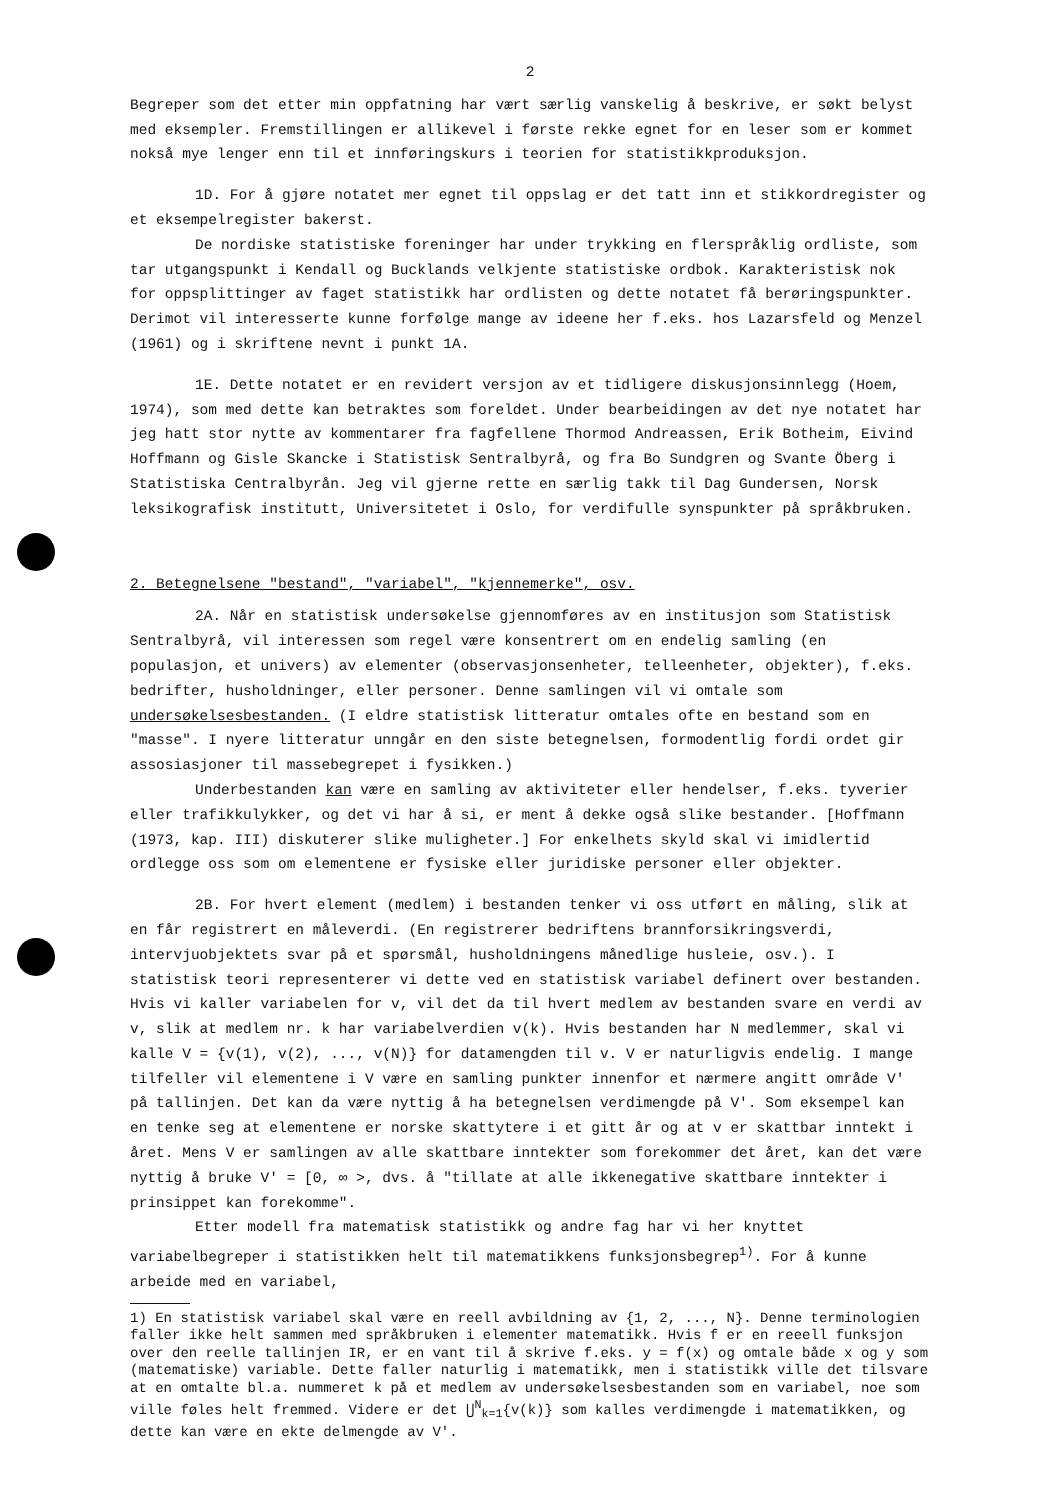2
Begreper som det etter min oppfatning har vært særlig vanskelig å beskrive, er søkt belyst med eksempler. Fremstillingen er allikevel i første rekke egnet for en leser som er kommet nokså mye lenger enn til et innføringskurs i teorien for statistikkproduksjon.
1D. For å gjøre notatet mer egnet til oppslag er det tatt inn et stikkordregister og et eksempelregister bakerst.
De nordiske statistiske foreninger har under trykking en flerspråklig ordliste, som tar utgangspunkt i Kendall og Bucklands velkjente statistiske ordbok. Karakteristisk nok for oppsplittinger av faget statistikk har ordlisten og dette notatet få berøringspunkter. Derimot vil interesserte kunne forfølge mange av ideene her f.eks. hos Lazarsfeld og Menzel (1961) og i skriftene nevnt i punkt 1A.
1E. Dette notatet er en revidert versjon av et tidligere diskusjonsinnlegg (Hoem, 1974), som med dette kan betraktes som foreldet. Under bearbeidingen av det nye notatet har jeg hatt stor nytte av kommentarer fra fagfellene Thormod Andreassen, Erik Botheim, Eivind Hoffmann og Gisle Skancke i Statistisk Sentralbyrå, og fra Bo Sundgren og Svante Öberg i Statistiska Centralbyrån. Jeg vil gjerne rette en særlig takk til Dag Gundersen, Norsk leksikografisk institutt, Universitetet i Oslo, for verdifulle synspunkter på språkbruken.
2. Betegnelsene "bestand", "variabel", "kjennemerke", osv.
2A. Når en statistisk undersøkelse gjennomføres av en institusjon som Statistisk Sentralbyrå, vil interessen som regel være konsentrert om en endelig samling (en populasjon, et univers) av elementer (observasjonsenheter, telleenheter, objekter), f.eks. bedrifter, husholdninger, eller personer. Denne samlingen vil vi omtale som undersøkelsesbestanden. (I eldre statistisk litteratur omtales ofte en bestand som en "masse". I nyere litteratur unngår en den siste betegnelsen, formodentlig fordi ordet gir assosiasjoner til massebegrepet i fysikken.)
Underbestanden kan være en samling av aktiviteter eller hendelser, f.eks. tyverier eller trafikkulykker, og det vi har å si, er ment å dekke også slike bestander. [Hoffmann (1973, kap. III) diskuterer slike muligheter.] For enkelhets skyld skal vi imidlertid ordlegge oss som om elementene er fysiske eller juridiske personer eller objekter.
2B. For hvert element (medlem) i bestanden tenker vi oss utført en måling, slik at en får registrert en måleverdi. (En registrerer bedriftens brannforsikringsverdi, intervjuobjektets svar på et spørsmål, husholdningens månedlige husleie, osv.). I statistisk teori representerer vi dette ved en statistisk variabel definert over bestanden. Hvis vi kaller variabelen for v, vil det da til hvert medlem av bestanden svare en verdi av v, slik at medlem nr. k har variabelverdien v(k). Hvis bestanden har N medlemmer, skal vi kalle V = {v(1), v(2), ..., v(N)} for datamengden til v. V er naturligvis endelig. I mange tilfeller vil elementene i V være en samling punkter innenfor et nærmere angitt område V' på tallinjen. Det kan da være nyttig å ha betegnelsen verdimengde på V'. Som eksempel kan en tenke seg at elementene er norske skattytere i et gitt år og at v er skattbar inntekt i året. Mens V er samlingen av alle skattbare inntekter som forekommer det året, kan det være nyttig å bruke V' = [0, ∞ >, dvs. å "tillate at alle ikkenegative skattbare inntekter i prinsippet kan forekomme".
Etter modell fra matematisk statistikk og andre fag har vi her knyttet variabelbegreper i statistikken helt til matematikkens funksjonsbegrep<sup>1)</sup>. For å kunne arbeide med en variabel,
1) En statistisk variabel skal være en reell avbildning av {1, 2, ..., N}. Denne terminologien faller ikke helt sammen med språkbruken i elementer matematikk. Hvis f er en reeell funksjon over den reelle tallinjen IR, er en vant til å skrive f.eks. y = f(x) og omtale både x og y som (matematiske) variable. Dette faller naturlig i matematikk, men i statistikk ville det tilsvare at en omtalte bl.a. nummeret k på et medlem av undersøkelsesbestanden som en variabel, noe som ville føles helt fremmed. Videre er det ⋃<sup>N</sup><sub>k=1</sub>{v(k)} som kalles verdimengde i matematikken, og dette kan være en ekte delmengde av V'.